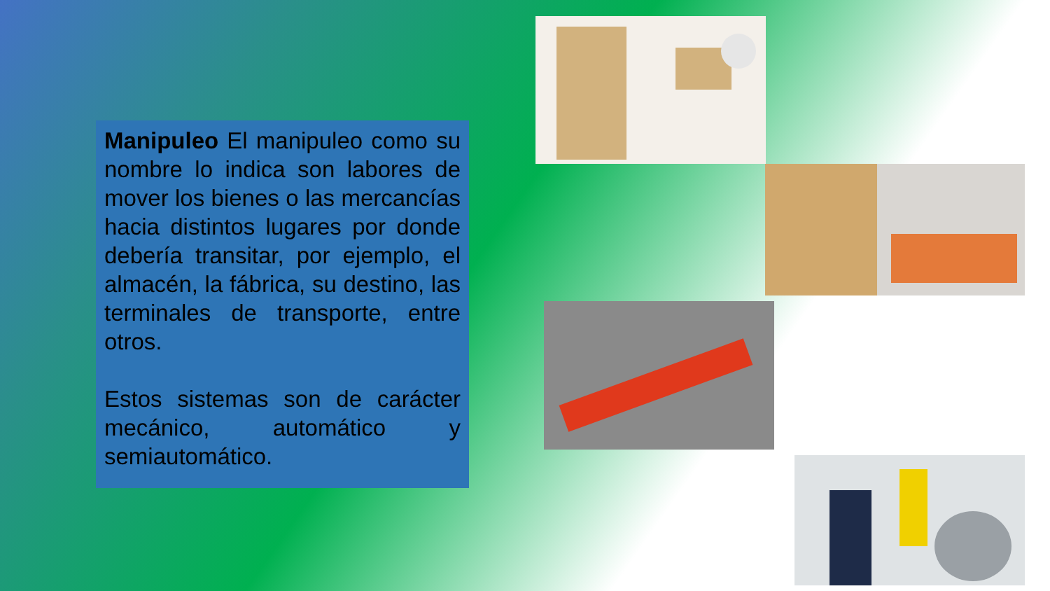Manipuleo El manipuleo como su nombre lo indica son labores de mover los bienes o las mercancías hacia distintos lugares por donde debería transitar, por ejemplo, el almacén, la fábrica, su destino, las terminales de transporte, entre otros.
Estos sistemas son de carácter mecánico, automático y semiautomático.